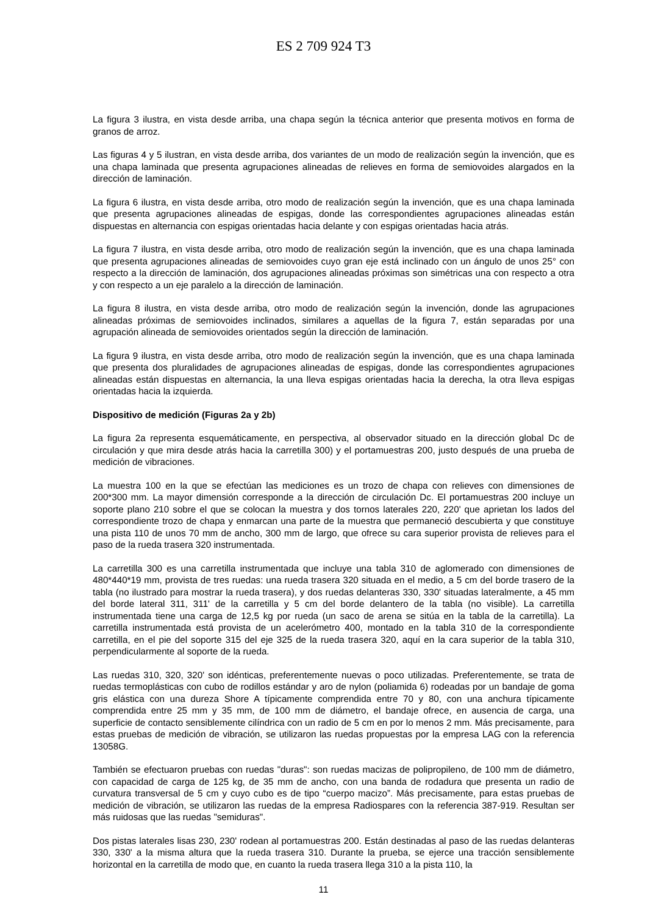ES 2 709 924 T3
La figura 3 ilustra, en vista desde arriba, una chapa según la técnica anterior que presenta motivos en forma de granos de arroz.
Las figuras 4 y 5 ilustran, en vista desde arriba, dos variantes de un modo de realización según la invención, que es una chapa laminada que presenta agrupaciones alineadas de relieves en forma de semiovoides alargados en la dirección de laminación.
La figura 6 ilustra, en vista desde arriba, otro modo de realización según la invención, que es una chapa laminada que presenta agrupaciones alineadas de espigas, donde las correspondientes agrupaciones alineadas están dispuestas en alternancia con espigas orientadas hacia delante y con espigas orientadas hacia atrás.
La figura 7 ilustra, en vista desde arriba, otro modo de realización según la invención, que es una chapa laminada que presenta agrupaciones alineadas de semiovoides cuyo gran eje está inclinado con un ángulo de unos 25° con respecto a la dirección de laminación, dos agrupaciones alineadas próximas son simétricas una con respecto a otra y con respecto a un eje paralelo a la dirección de laminación.
La figura 8 ilustra, en vista desde arriba, otro modo de realización según la invención, donde las agrupaciones alineadas próximas de semiovoides inclinados, similares a aquellas de la figura 7, están separadas por una agrupación alineada de semiovoides orientados según la dirección de laminación.
La figura 9 ilustra, en vista desde arriba, otro modo de realización según la invención, que es una chapa laminada que presenta dos pluralidades de agrupaciones alineadas de espigas, donde las correspondientes agrupaciones alineadas están dispuestas en alternancia, la una lleva espigas orientadas hacia la derecha, la otra lleva espigas orientadas hacia la izquierda.
Dispositivo de medición (Figuras 2a y 2b)
La figura 2a representa esquemáticamente, en perspectiva, al observador situado en la dirección global Dc de circulación y que mira desde atrás hacia la carretilla 300) y el portamuestras 200, justo después de una prueba de medición de vibraciones.
La muestra 100 en la que se efectúan las mediciones es un trozo de chapa con relieves con dimensiones de 200*300 mm. La mayor dimensión corresponde a la dirección de circulación Dc. El portamuestras 200 incluye un soporte plano 210 sobre el que se colocan la muestra y dos tornos laterales 220, 220' que aprietan los lados del correspondiente trozo de chapa y enmarcan una parte de la muestra que permaneció descubierta y que constituye una pista 110 de unos 70 mm de ancho, 300 mm de largo, que ofrece su cara superior provista de relieves para el paso de la rueda trasera 320 instrumentada.
La carretilla 300 es una carretilla instrumentada que incluye una tabla 310 de aglomerado con dimensiones de 480*440*19 mm, provista de tres ruedas: una rueda trasera 320 situada en el medio, a 5 cm del borde trasero de la tabla (no ilustrado para mostrar la rueda trasera), y dos ruedas delanteras 330, 330' situadas lateralmente, a 45 mm del borde lateral 311, 311' de la carretilla y 5 cm del borde delantero de la tabla (no visible). La carretilla instrumentada tiene una carga de 12,5 kg por rueda (un saco de arena se sitúa en la tabla de la carretilla). La carretilla instrumentada está provista de un acelerómetro 400, montado en la tabla 310 de la correspondiente carretilla, en el pie del soporte 315 del eje 325 de la rueda trasera 320, aquí en la cara superior de la tabla 310, perpendicularmente al soporte de la rueda.
Las ruedas 310, 320, 320' son idénticas, preferentemente nuevas o poco utilizadas. Preferentemente, se trata de ruedas termoplásticas con cubo de rodillos estándar y aro de nylon (poliamida 6) rodeadas por un bandaje de goma gris elástica con una dureza Shore A típicamente comprendida entre 70 y 80, con una anchura típicamente comprendida entre 25 mm y 35 mm, de 100 mm de diámetro, el bandaje ofrece, en ausencia de carga, una superficie de contacto sensiblemente cilíndrica con un radio de 5 cm en por lo menos 2 mm. Más precisamente, para estas pruebas de medición de vibración, se utilizaron las ruedas propuestas por la empresa LAG con la referencia 13058G.
También se efectuaron pruebas con ruedas "duras": son ruedas macizas de polipropileno, de 100 mm de diámetro, con capacidad de carga de 125 kg, de 35 mm de ancho, con una banda de rodadura que presenta un radio de curvatura transversal de 5 cm y cuyo cubo es de tipo “cuerpo macizo”. Más precisamente, para estas pruebas de medición de vibración, se utilizaron las ruedas de la empresa Radiospares con la referencia 387-919. Resultan ser más ruidosas que las ruedas "semiduras".
Dos pistas laterales lisas 230, 230' rodean al portamuestras 200. Están destinadas al paso de las ruedas delanteras 330, 330' a la misma altura que la rueda trasera 310. Durante la prueba, se ejerce una tracción sensiblemente horizontal en la carretilla de modo que, en cuanto la rueda trasera llega 310 a la pista 110, la
11